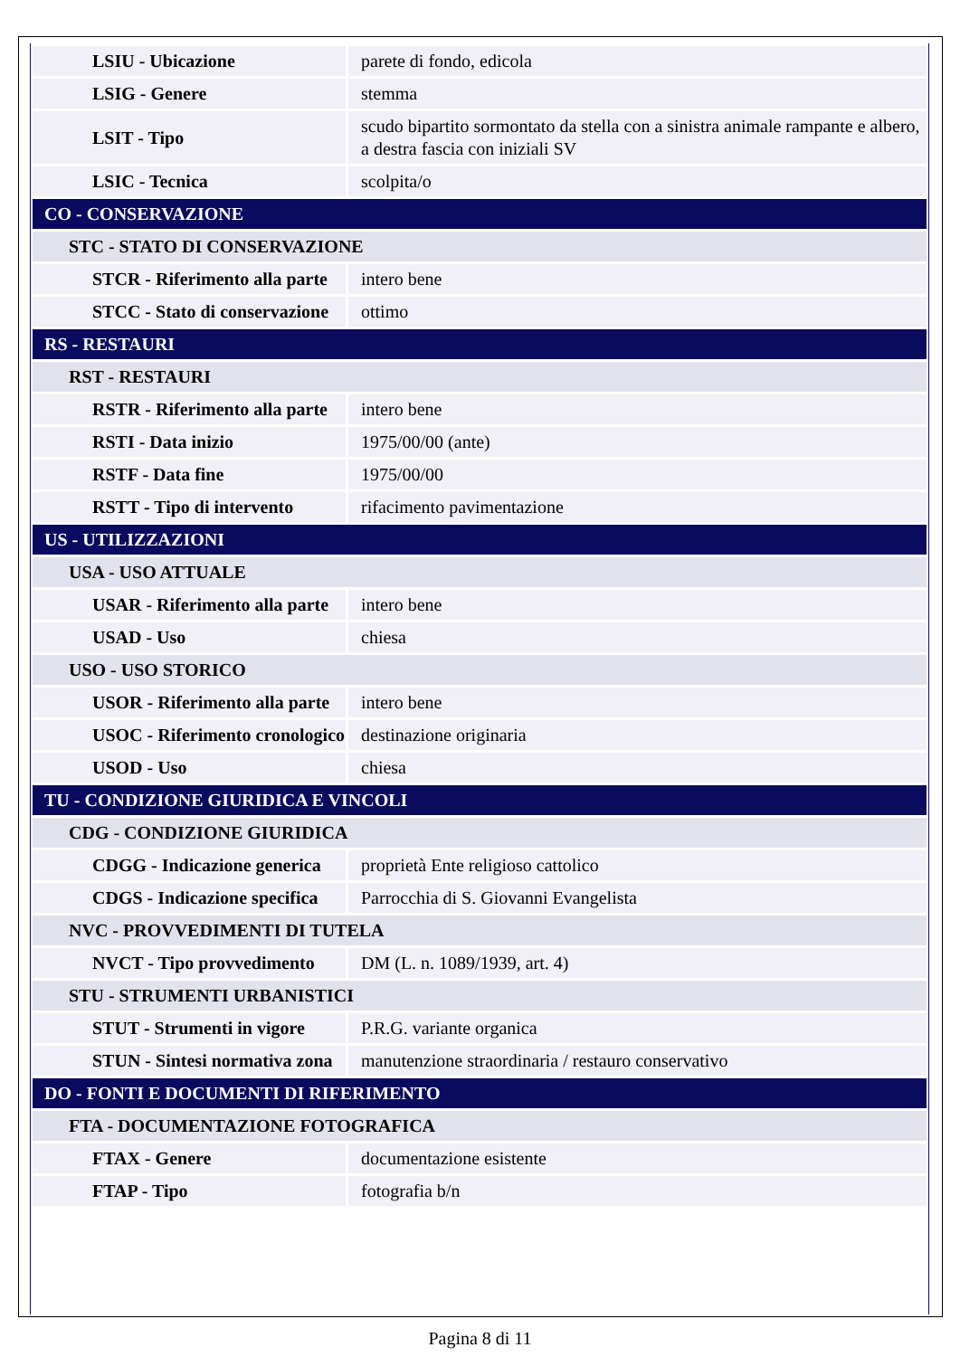| LSIU - Ubicazione | parete di fondo, edicola |
| LSIG - Genere | stemma |
| LSIT - Tipo | scudo bipartito sormontato da stella con a sinistra animale rampante e albero, a destra fascia con iniziali SV |
| LSIC - Tecnica | scolpita/o |
| CO - CONSERVAZIONE | |
| STC - STATO DI CONSERVAZIONE | |
| STCR - Riferimento alla parte | intero bene |
| STCC - Stato di conservazione | ottimo |
| RS - RESTAURI | |
| RST - RESTAURI | |
| RSTR - Riferimento alla parte | intero bene |
| RSTI - Data inizio | 1975/00/00 (ante) |
| RSTF - Data fine | 1975/00/00 |
| RSTT - Tipo di intervento | rifacimento pavimentazione |
| US - UTILIZZAZIONI | |
| USA - USO ATTUALE | |
| USAR - Riferimento alla parte | intero bene |
| USAD - Uso | chiesa |
| USO - USO STORICO | |
| USOR - Riferimento alla parte | intero bene |
| USOC - Riferimento cronologico | destinazione originaria |
| USOD - Uso | chiesa |
| TU - CONDIZIONE GIURIDICA E VINCOLI | |
| CDG - CONDIZIONE GIURIDICA | |
| CDGG - Indicazione generica | proprietà Ente religioso cattolico |
| CDGS - Indicazione specifica | Parrocchia di S. Giovanni Evangelista |
| NVC - PROVVEDIMENTI DI TUTELA | |
| NVCT - Tipo provvedimento | DM (L. n. 1089/1939, art. 4) |
| STU - STRUMENTI URBANISTICI | |
| STUT - Strumenti in vigore | P.R.G. variante organica |
| STUN - Sintesi normativa zona | manutenzione straordinaria / restauro conservativo |
| DO - FONTI E DOCUMENTI DI RIFERIMENTO | |
| FTA - DOCUMENTAZIONE FOTOGRAFICA | |
| FTAX - Genere | documentazione esistente |
| FTAP - Tipo | fotografia b/n |
Pagina 8 di 11